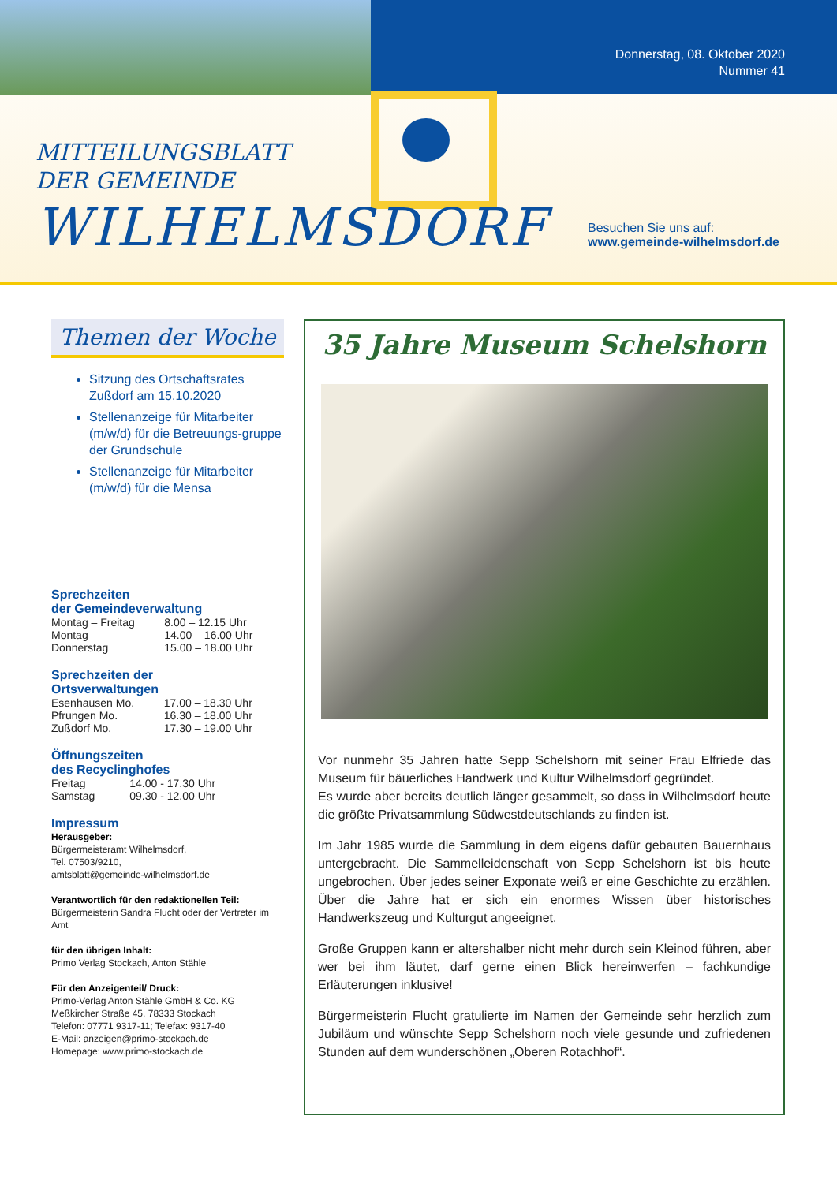Donnerstag, 08. Oktober 2020
Nummer 41
MITTEILUNGSBLATT
DER GEMEINDE
WILHELMSDORF
Besuchen Sie uns auf:
www.gemeinde-wilhelmsdorf.de
Themen der Woche
Sitzung des Ortschaftsrates Zußdorf am 15.10.2020
Stellenanzeige für Mitarbeiter (m/w/d) für die Betreuungs-gruppe der Grundschule
Stellenanzeige für Mitarbeiter (m/w/d) für die Mensa
Sprechzeiten
der Gemeindeverwaltung
| Montag – Freitag | 8.00 – 12.15 Uhr |
| Montag | 14.00 – 16.00 Uhr |
| Donnerstag | 15.00 – 18.00 Uhr |
Sprechzeiten der
Ortsverwaltungen
| Esenhausen Mo. | 17.00 – 18.30 Uhr |
| Pfrungen Mo. | 16.30 – 18.00 Uhr |
| Zußdorf Mo. | 17.30 – 19.00 Uhr |
Öffnungszeiten
des Recyclinghofes
| Freitag | 14.00 - 17.30 Uhr |
| Samstag | 09.30 - 12.00 Uhr |
Impressum
Herausgeber:
Bürgermeisteramt Wilhelmsdorf,
Tel. 07503/9210,
amtsblatt@gemeinde-wilhelmsdorf.de
Verantwortlich für den redaktionellen Teil:
Bürgermeisterin Sandra Flucht oder der Vertreter im Amt
für den übrigen Inhalt:
Primo Verlag Stockach, Anton Stähle
Für den Anzeigenteil/ Druck:
Primo-Verlag Anton Stähle GmbH & Co. KG
Meßkircher Straße 45, 78333 Stockach
Telefon: 07771 9317-11; Telefax: 9317-40
E-Mail: anzeigen@primo-stockach.de
Homepage: www.primo-stockach.de
35 Jahre Museum Schelshorn
Vor nunmehr 35 Jahren hatte Sepp Schelshorn mit seiner Frau Elfriede das Museum für bäuerliches Handwerk und Kultur Wilhelmsdorf gegründet.
Es wurde aber bereits deutlich länger gesammelt, so dass in Wilhelmsdorf heute die größte Privatsammlung Südwestdeutschlands zu finden ist.
Im Jahr 1985 wurde die Sammlung in dem eigens dafür gebauten Bauernhaus untergebracht. Die Sammelleidenschaft von Sepp Schelshorn ist bis heute ungebrochen. Über jedes seiner Exponate weiß er eine Geschichte zu erzählen. Über die Jahre hat er sich ein enormes Wissen über historisches Handwerkszeug und Kulturgut angeeignet.
Große Gruppen kann er altershalber nicht mehr durch sein Kleinod führen, aber wer bei ihm läutet, darf gerne einen Blick hereinwerfen – fachkundige Erläuterungen inklusive!
Bürgermeisterin Flucht gratulierte im Namen der Gemeinde sehr herzlich zum Jubiläum und wünschte Sepp Schelshorn noch viele gesunde und zufriedenen Stunden auf dem wunderschönen „Oberen Rotachhof“.